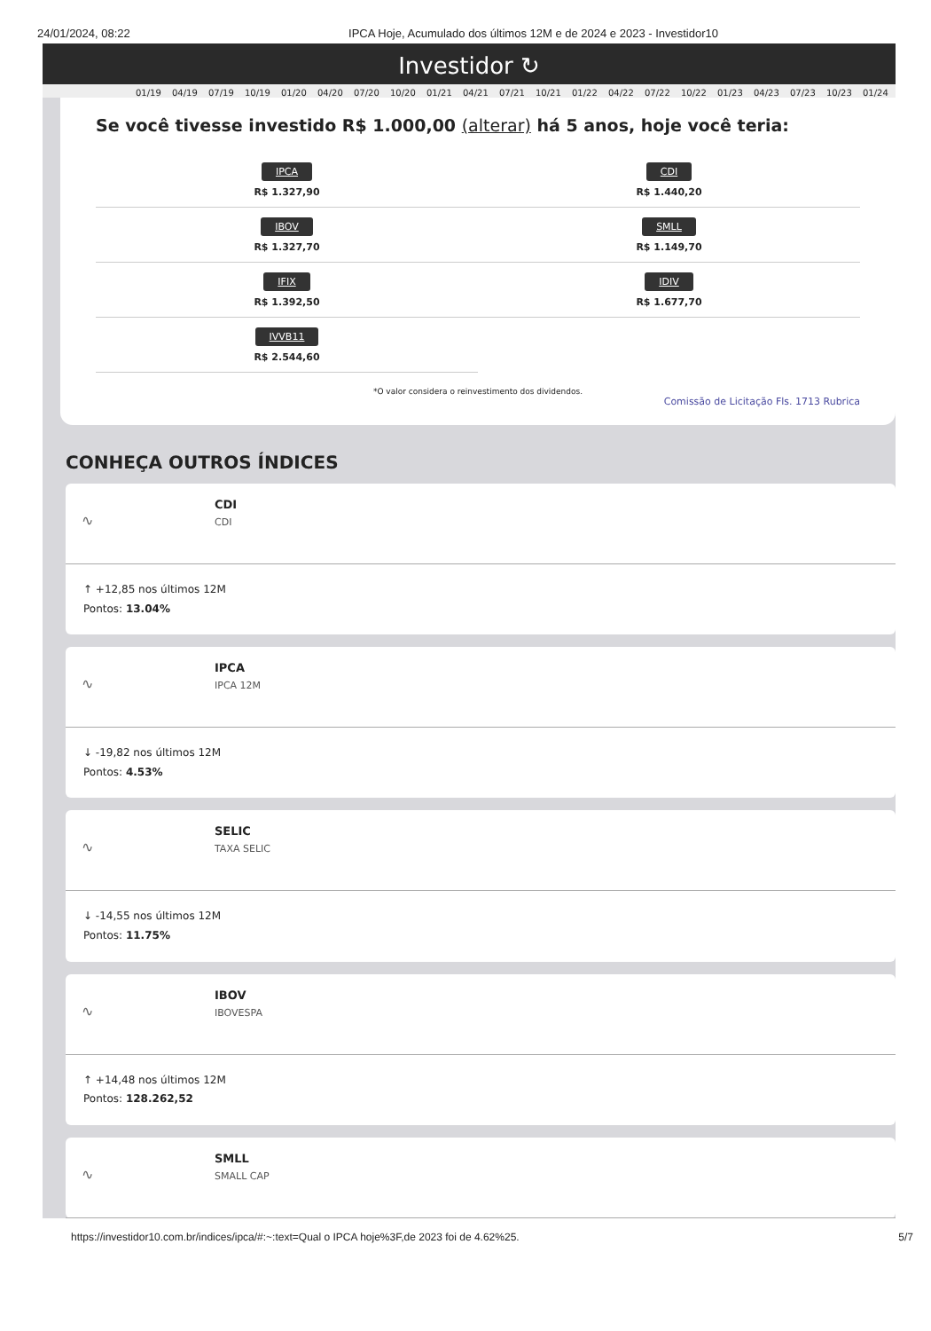24/01/2024, 08:22 IPCA Hoje, Acumulado dos últimos 12M e de 2024 e 2023 - Investidor10
Investidor ↻
01/19 04/19 07/19 10/19 01/20 04/20 07/20 10/20 01/21 04/21 07/21 10/21 01/22 04/22 07/22 10/22 01/23 04/23 07/23 10/23 01/24
Se você tivesse investido R$ 1.000,00 (alterar) há 5 anos, hoje você teria:
IPCA
R$ 1.327,90
CDI
R$ 1.440,20
IBOV
R$ 1.327,70
SMLL
R$ 1.149,70
IFIX
R$ 1.392,50
IDIV
R$ 1.677,70
IVVB11
R$ 2.544,60
*O valor considera o reinvestimento dos dividendos.
Comissão de Licitação Fls. 1713 Rubrica
CONHEÇA OUTROS ÍNDICES
∿
CDI
CDI
↑ +12,85 nos últimos 12M
Pontos: 13.04%
∿
IPCA
IPCA 12M
↓ -19,82 nos últimos 12M
Pontos: 4.53%
∿
SELIC
TAXA SELIC
↓ -14,55 nos últimos 12M
Pontos: 11.75%
∿
IBOV
IBOVESPA
↑ +14,48 nos últimos 12M
Pontos: 128.262,52
∿
SMLL
SMALL CAP
https://investidor10.com.br/indices/ipca/#:~:text=Qual o IPCA hoje%3F,de 2023 foi de 4.62%25. 5/7